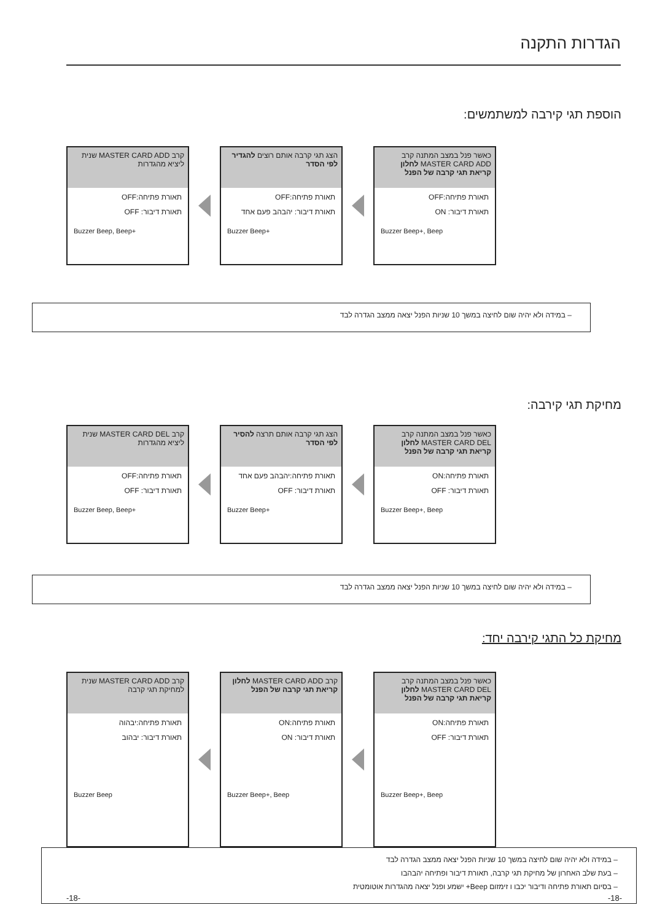הגדרות התקנה
הוספת תגי קירבה למשתמשים:
כאשר פנל במצב המתנה קרב MASTER CARD ADD לחלון קריאת תגי קרבה של הפנל
תאורת פתיחה:OFF
תאורת דיבור: ON
Buzzer Beep+, Beep
הצג תגי קרבה אותם רוצים להגדיר לפי הסדר
תאורת פתיחה:OFF
תאורת דיבור: יהבהב פעם אחד
Buzzer Beep+
קרב MASTER CARD ADD שנית ליציא מהגדרות
תאורת פתיחה:OFF
תאורת דיבור: OFF
Buzzer Beep, Beep+
– במידה ולא יהיה שום לחיצה במשך 10 שניות הפנל יצאה ממצב הגדרה לבד
מחיקת תגי קירבה:
כאשר פנל במצב המתנה קרב MASTER CARD DEL לחלון קריאת תגי קרבה של הפנל
תאורת פתיחה:ON
תאורת דיבור: OFF
Buzzer Beep+, Beep
הצג תגי קרבה אותם תרצה להסיר לפי הסדר
תאורת פתיחה:יהבהב פעם אחד
תאורת דיבור: OFF
Buzzer Beep+
קרב MASTER CARD DEL שנית ליציא מהגדרות
תאורת פתיחה:OFF
תאורת דיבור: OFF
Buzzer Beep, Beep+
– במידה ולא יהיה שום לחיצה במשך 10 שניות הפנל יצאה ממצב הגדרה לבד
מחיקת כל התגי קירבה יחד:
כאשר פנל במצב המתנה קרב MASTER CARD DEL לחלון קריאת תגי קרבה של הפנל
תאורת פתיחה:ON
תאורת דיבור: OFF
Buzzer Beep+, Beep
קרב MASTER CARD ADD לחלון קריאת תגי קרבה של הפנל
תאורת פתיחה:ON
תאורת דיבור: ON
Buzzer Beep+, Beep
קרב MASTER CARD ADD שנית למחיקת תגי קרבה
תאורת פתיחה:יבהוה
תאורת דיבור: יבהוב
Buzzer Beep
– במידה ולא יהיה שום לחיצה במשך 10 שניות הפנל יצאה ממצב הגדרה לבד
– בעת שלב האחרון של מחיקת תגי קרבה, תאורת דיבור ופתיחה יהבהבו
– בסיום תאורת פתיחה ודיבור יכבו ו זימזום Beep+ ישמע ופנל יצאה מהגדרות אוטומטית
-18- -18-